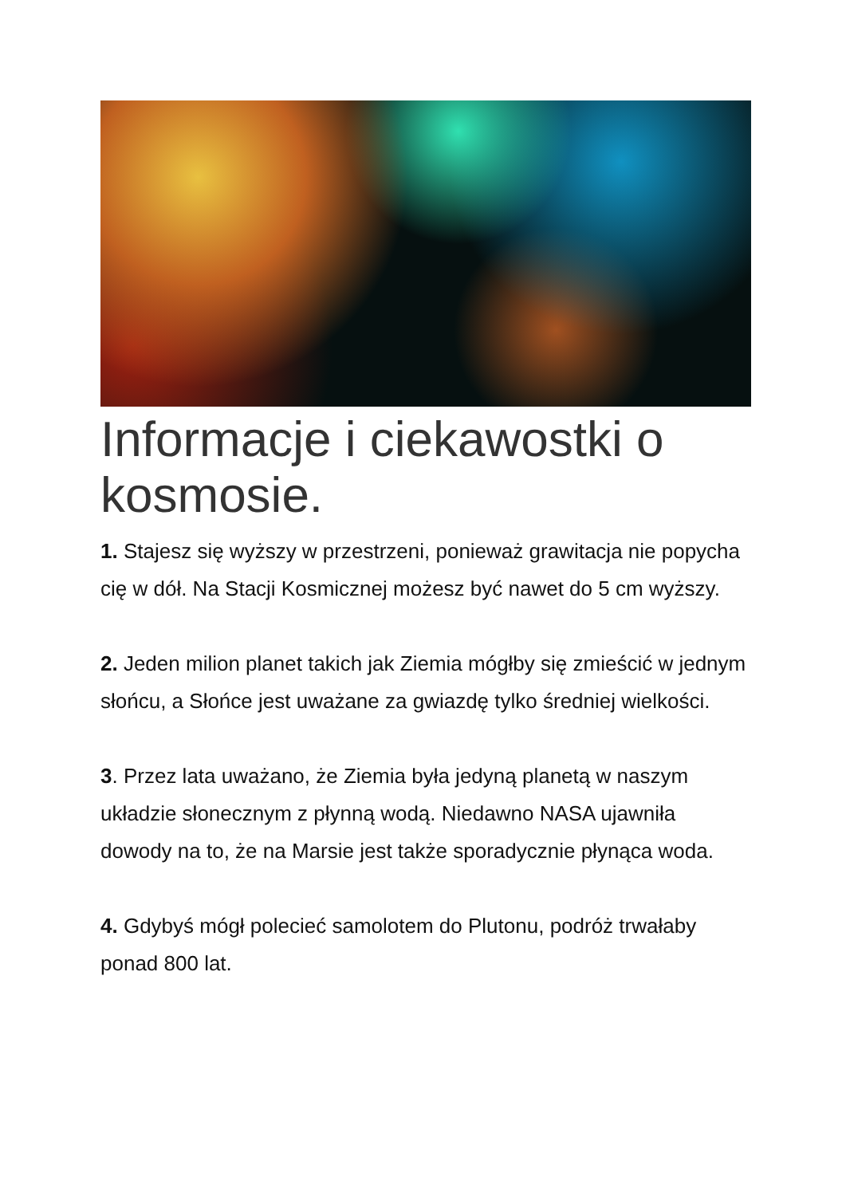Informacje i ciekawostki o kosmosie.
1. Stajesz się wyższy w przestrzeni, ponieważ grawitacja nie popycha cię w dół. Na Stacji Kosmicznej możesz być nawet do 5 cm wyższy.
2. Jeden milion planet takich jak Ziemia mógłby się zmieścić w jednym słońcu, a Słońce jest uważane za gwiazdę tylko średniej wielkości.
3. Przez lata uważano, że Ziemia była jedyną planetą w naszym układzie słonecznym z płynną wodą. Niedawno NASA ujawniła dowody na to, że na Marsie jest także sporadycznie płynąca woda.
4. Gdybyś mógł polecieć samolotem do Plutonu, podróż trwałaby ponad 800 lat.